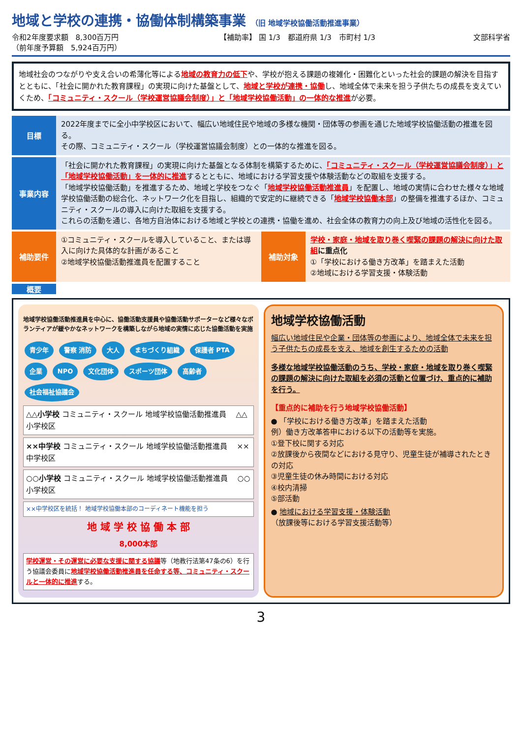地域と学校の連携・協働体制構築事業 （旧 地域学校協働活動推進事業）
令和2年度要求額　8,300百万円
（前年度予算額　5,924百万円）
【補助率】 国 1/3　都道府県 1/3　市町村 1/3
文部科学省
地域社会のつながりや支え合いの希薄化等による地域の教育力の低下や、学校が抱える課題の複雑化・困難化といった社会的課題の解決を目指すとともに、「社会に開かれた教育課程」の実現に向けた基盤として、地域と学校が連携・協働し、地域全体で未来を担う子供たちの成長を支えていくため、「コミュニティ・スクール（学校運営協議会制度）」と「地域学校協働活動」の一体的な推進が必要。
目標
2022年度までに全小中学校区において、幅広い地域住民や地域の多様な機関・団体等の参画を通じた地域学校協働活動の推進を図る。
その際、コミュニティ・スクール（学校運営協議会制度）との一体的な推進を図る。
事業内容
「社会に開かれた教育課程」の実現に向けた基盤となる体制を構築するために、「コミュニティ・スクール（学校運営協議会制度）」と「地域学校協働活動」を一体的に推進するとともに、地域における学習支援や体験活動などの取組を支援する。
「地域学校協働活動」を推進するため、地域と学校をつなぐ「地域学校協働活動推進員」を配置し、地域の実情に合わせた様々な地域学校協働活動の総合化、ネットワーク化を目指し、組織的で安定的に継続できる「地域学校協働本部」の整備を推進するほか、コミュニティ・スクールの導入に向けた取組を支援する。
これらの活動を通じ、各地方自治体における地域と学校との連携・協働を進め、社会全体の教育力の向上及び地域の活性化を図る。
補助要件
①コミュニティ・スクールを導入していること、または導入に向けた具体的な計画があること
②地域学校協働活動推進員を配置すること
補助対象
学校・家庭・地域を取り巻く喫緊の課題の解決に向けた取組 に重点化
①「学校における働き方改革」を踏まえた活動
②地域における学習支援・体験活動
概要
地域学校協働活動推進員を中心に、協働活動支援員や協働活動サポーターなど様々なボランティアが緩やかなネットワークを構築しながら地域の実情に応じた協働活動を実施
青少年 警察 消防 大人 まちづくり組織 保護者 PTA 企業 NPO 文化団体 スポーツ団体 高齢者 社会福祉協議会
△△小学校 コミュニティ・スクール 地域学校協働活動推進員 　△△小学校区
××中学校 コミュニティ・スクール 地域学校協働活動推進員 　××中学校区
○○小学校 コミュニティ・スクール 地域学校協働活動推進員 　○○小学校区
××中学校区を統括！ 地域学校協働本部のコーディネート機能を担う
地 域 学 校 協 働 本 部
8,000本部
学校運営・その運営に必要な支援に関する協議等（地教行法第47条の6）を行う協議会委員に地域学校協働活動推進員を任命する等、コミュニティ・スクールと一体的に推進する。
地域学校協働活動
幅広い地域住民や企業・団体等の参画により、地域全体で未来を担う子供たちの成長を支え、地域を創生するための活動
多様な地域学校協働活動のうち、学校・家庭・地域を取り巻く喫緊の課題の解決に向けた取組を必須の活動と位置づけ、重点的に補助を行う。
【重点的に補助を行う地域学校協働活動】
● 「学校における働き方改革」を踏まえた活動
例）働き方改革答申における以下の活動等を実施。
①登下校に関する対応
②放課後から夜間などにおける見守り、児童生徒が補導されたときの対応
③児童生徒の休み時間における対応
④校内清掃
⑤部活動
● 地域における学習支援・体験活動
（放課後等における学習支援活動等）
3